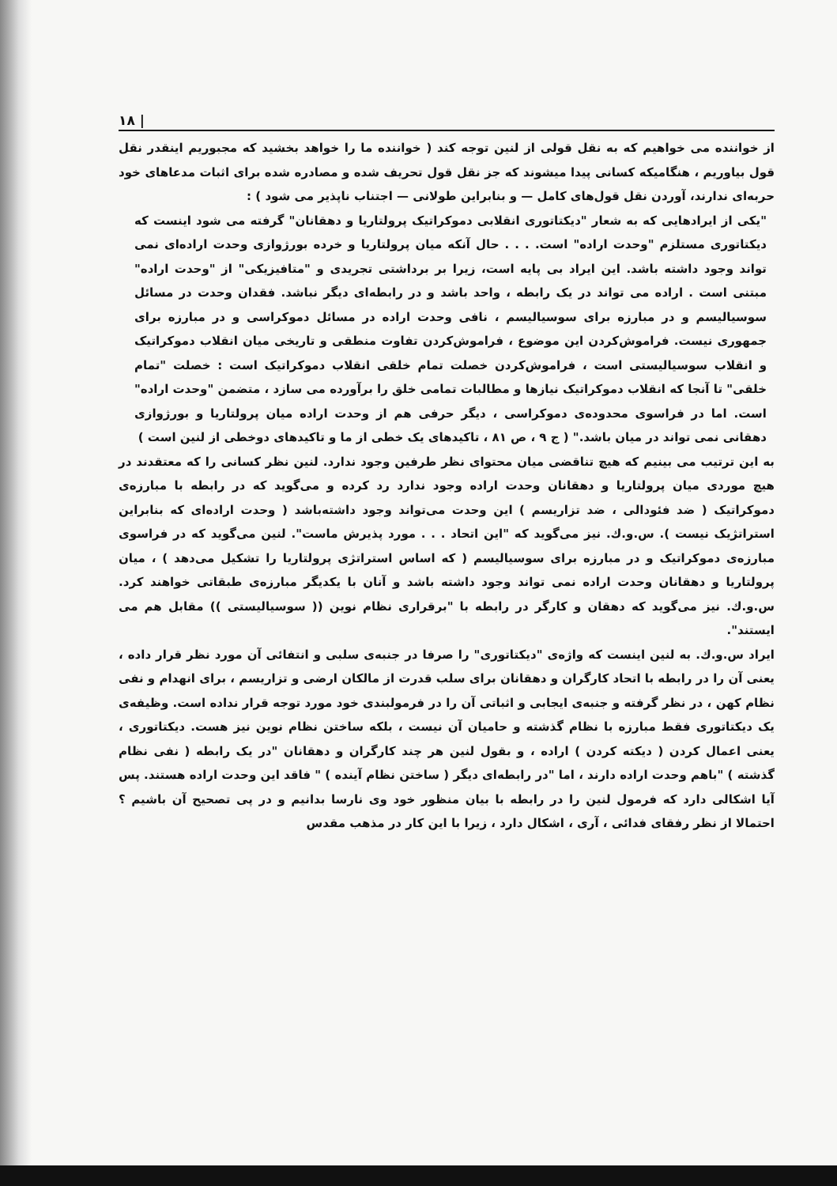| ۱۸
از خواننده می خواهیم که به نقل قولی از لنین توجه کند ( خواننده ما را خواهد بخشید که مجبوریم اینقدر نقل قول بیاوریم ، هنگامیکه کسانی پیدا میشوند که جز نقل قول تحریف شده و مصادره شده برای اثبات مدعاهای خود حربه‌ای ندارند، آوردن نقل قول‌های کامل — و بنابراین طولانی — اجتناب ناپذیر می شود ) :
"یکی از ایرادهایی که به شعار "دیکتاتوری انقلابی دموکراتیک پرولتاریا و دهقانان" گرفته می شود اینست که دیکتاتوری مستلزم "وحدت اراده" است. . . . حال آنکه میان پرولتاریا و خرده بورژوازی وحدت اراده‌ای نمی تواند وجود داشته باشد. این ایراد بی پایه است، زیرا بر برداشتی تجریدی و "متافیزیکی" از "وحدت اراده" مبتنی است . اراده می تواند در یک رابطه ، واحد باشد و در رابطه‌ای دیگر نباشد. فقدان وحدت در مسائل سوسیالیسم و در مبارزه برای سوسیالیسم ، نافی وحدت اراده در مسائل دموکراسی و در مبارزه برای جمهوری نیست. فراموش‌کردن این موضوع ، فراموش‌کردن تفاوت منطقی و تاریخی میان انقلاب دموکراتیک و انقلاب سوسیالیستی است ، فراموش‌کردن خصلت تمام خلقی انقلاب دموکراتیک است : خصلت "تمام خلقی" تا آنجا که انقلاب دموکراتیک نیازها و مطالبات تمامی خلق را برآورده می سازد ، متضمن "وحدت اراده" است. اما در فراسوی محدوده‌ی دموکراسی ، دیگر حرفی هم از وحدت اراده میان پرولتاریا و بورژوازی دهقانی نمی تواند در میان باشد." ( ج ۹ ، ص ۸۱ ، تاکیدهای یک خطی از ما و تاکیدهای دوخطی از لنین است )
به این ترتیب می بینیم که هیچ تناقضی میان محتوای نظر طرفین وجود ندارد. لنین نظر کسانی را که معتقدند در هیچ موردی میان پرولتاریا و دهقانان وحدت اراده وجود ندارد رد کرده و می‌گوید که در رابطه با مبارزه‌ی دموکراتیک ( ضد فئودالی ، ضد تزاریسم ) این وحدت می‌تواند وجود داشته‌باشد ( وحدت اراده‌ای که بنابراین استراتژیک نیست ). س.و.ك. نیز می‌گوید که "این اتحاد . . . مورد پذیرش ماست". لنین می‌گوید که در فراسوی مبارزه‌ی دموکراتیک و در مبارزه برای سوسیالیسم ( که اساس استراتژی پرولتاریا را تشکیل می‌دهد ) ، میان پرولتاریا و دهقانان وحدت اراده نمی تواند وجود داشته باشد و آنان با یکدیگر مبارزه‌ی طبقاتی خواهند کرد. س.و.ك. نیز می‌گوید که دهقان و کارگر در رابطه با "برقراری نظام نوین (( سوسیالیستی )) مقابل هم می ایستند".
ایراد س.و.ك. به لنین اینست که واژه‌ی "دیکتاتوری" را صرفا در جنبه‌ی سلبی و انتفائی آن مورد نظر قرار داده ، یعنی آن را در رابطه با اتحاد کارگران و دهقانان برای سلب قدرت از مالکان ارضی و تزاریسم ، برای انهدام و نفی نظام کهن ، در نظر گرفته و جنبه‌ی ایجابی و اثباتی آن را در فرمولبندی خود مورد توجه قرار نداده است. وظیفه‌ی یک دیکتاتوری فقط مبارزه با نظام گذشته و حامیان آن نیست ، بلکه ساختن نظام نوین نیز هست. دیکتاتوری ، یعنی اعمال کردن ( دیکته کردن ) اراده ، و بقول لنین هر چند کارگران و دهقانان "در یک رابطه ( نفی نظام گذشته ) "باهم وحدت اراده دارند ، اما "در رابطه‌ای دیگر ( ساختن نظام آینده ) " فاقد این وحدت اراده هستند. پس آیا اشکالی دارد که فرمول لنین را در رابطه با بیان منظور خود وی نارسا بدانیم و در پی تصحیح آن باشیم ؟ احتمالا از نظر رفقای فدائی ، آری ، اشکال دارد ، زیرا با این کار در مذهب مقدس